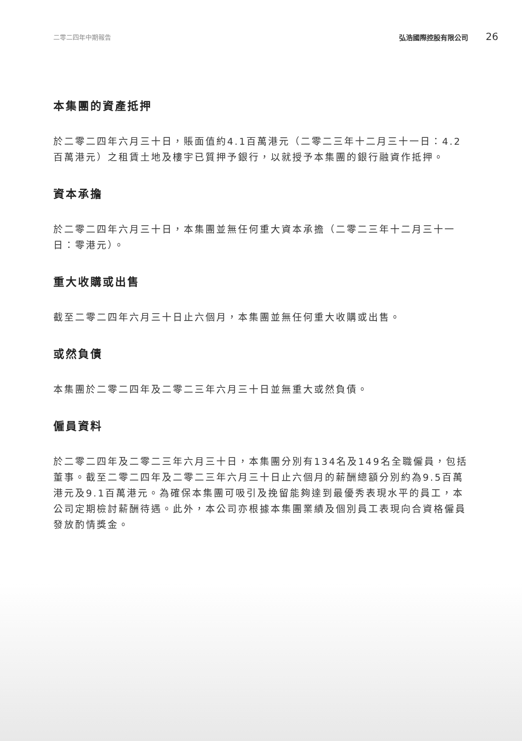二零二四年中期報告 弘浩國際控股有限公司 26
本集團的資產抵押
於二零二四年六月三十日，賬面值約4.1百萬港元（二零二三年十二月三十一日：4.2百萬港元）之租賃土地及樓宇已質押予銀行，以就授予本集團的銀行融資作抵押。
資本承擔
於二零二四年六月三十日，本集團並無任何重大資本承擔（二零二三年十二月三十一日：零港元）。
重大收購或出售
截至二零二四年六月三十日止六個月，本集團並無任何重大收購或出售。
或然負債
本集團於二零二四年及二零二三年六月三十日並無重大或然負債。
僱員資料
於二零二四年及二零二三年六月三十日，本集團分別有134名及149名全職僱員，包括董事。截至二零二四年及二零二三年六月三十日止六個月的薪酬總額分別約為9.5百萬港元及9.1百萬港元。為確保本集團可吸引及挽留能夠達到最優秀表現水平的員工，本公司定期檢討薪酬待遇。此外，本公司亦根據本集團業績及個別員工表現向合資格僱員發放酌情獎金。